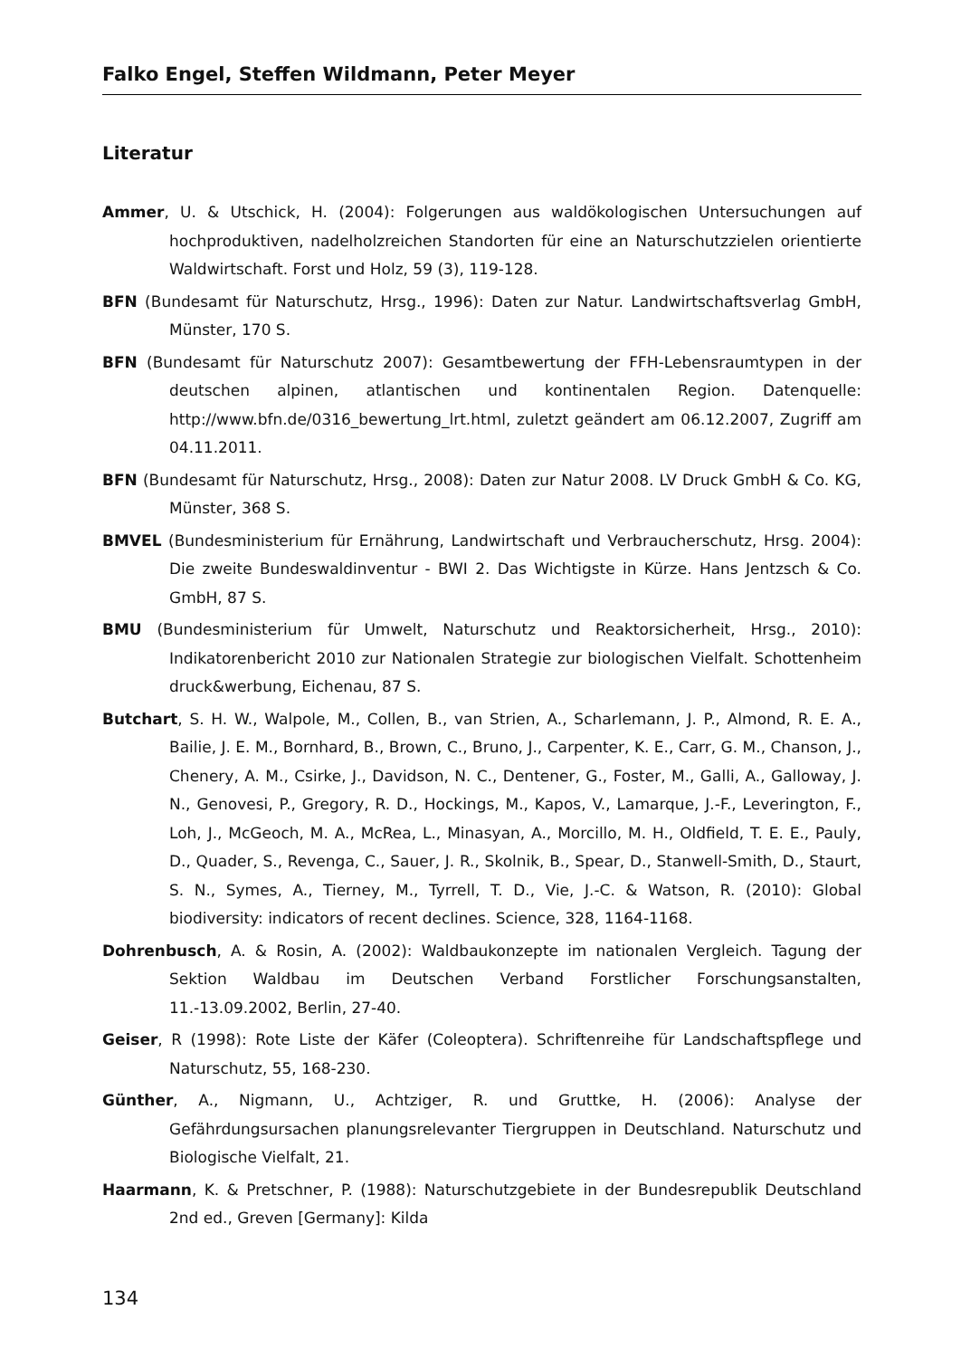Falko Engel, Steffen Wildmann, Peter Meyer
Literatur
Ammer, U. & Utschick, H. (2004): Folgerungen aus waldökologischen Untersuchungen auf hochproduktiven, nadelholzreichen Standorten für eine an Naturschutzzielen orientierte Waldwirtschaft. Forst und Holz, 59 (3), 119-128.
BFN (Bundesamt für Naturschutz, Hrsg., 1996): Daten zur Natur. Landwirtschaftsverlag GmbH, Münster, 170 S.
BFN (Bundesamt für Naturschutz 2007): Gesamtbewertung der FFH-Lebensraumtypen in der deutschen alpinen, atlantischen und kontinentalen Region. Datenquelle: http://www.bfn.de/0316_bewertung_lrt.html, zuletzt geändert am 06.12.2007, Zugriff am 04.11.2011.
BFN (Bundesamt für Naturschutz, Hrsg., 2008): Daten zur Natur 2008. LV Druck GmbH & Co. KG, Münster, 368 S.
BMVEL (Bundesministerium für Ernährung, Landwirtschaft und Verbraucherschutz, Hrsg. 2004): Die zweite Bundeswaldinventur - BWI 2. Das Wichtigste in Kürze. Hans Jentzsch & Co. GmbH, 87 S.
BMU (Bundesministerium für Umwelt, Naturschutz und Reaktorsicherheit, Hrsg., 2010): Indikatorenbericht 2010 zur Nationalen Strategie zur biologischen Vielfalt. Schottenheim druck&werbung, Eichenau, 87 S.
Butchart, S. H. W., Walpole, M., Collen, B., van Strien, A., Scharlemann, J. P., Almond, R. E. A., Bailie, J. E. M., Bornhard, B., Brown, C., Bruno, J., Carpenter, K. E., Carr, G. M., Chanson, J., Chenery, A. M., Csirke, J., Davidson, N. C., Dentener, G., Foster, M., Galli, A., Galloway, J. N., Genovesi, P., Gregory, R. D., Hockings, M., Kapos, V., Lamarque, J.-F., Leverington, F., Loh, J., McGeoch, M. A., McRea, L., Minasyan, A., Morcillo, M. H., Oldfield, T. E. E., Pauly, D., Quader, S., Revenga, C., Sauer, J. R., Skolnik, B., Spear, D., Stanwell-Smith, D., Staurt, S. N., Symes, A., Tierney, M., Tyrrell, T. D., Vie, J.-C. & Watson, R. (2010): Global biodiversity: indicators of recent declines. Science, 328, 1164-1168.
Dohrenbusch, A. & Rosin, A. (2002): Waldbaukonzepte im nationalen Vergleich. Tagung der Sektion Waldbau im Deutschen Verband Forstlicher Forschungsanstalten, 11.-13.09.2002, Berlin, 27-40.
Geiser, R (1998): Rote Liste der Käfer (Coleoptera). Schriftenreihe für Landschaftspflege und Naturschutz, 55, 168-230.
Günther, A., Nigmann, U., Achtziger, R. und Gruttke, H. (2006): Analyse der Gefährdungsursachen planungsrelevanter Tiergruppen in Deutschland. Naturschutz und Biologische Vielfalt, 21.
Haarmann, K. & Pretschner, P. (1988): Naturschutzgebiete in der Bundesrepublik Deutschland 2nd ed., Greven [Germany]: Kilda
134